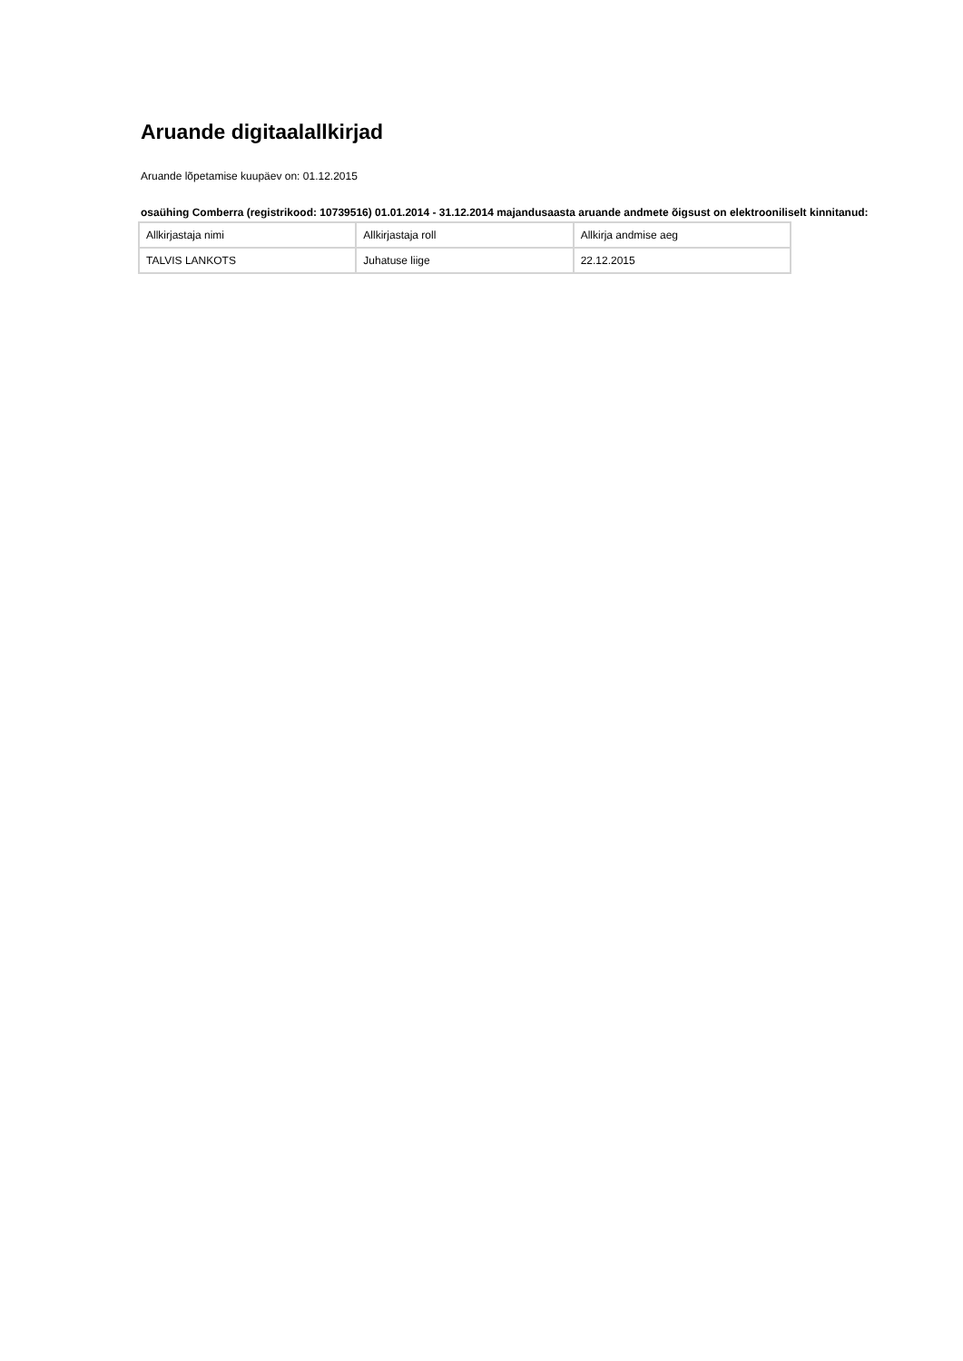Aruande digitaalallkirjad
Aruande lõpetamise kuupäev on: 01.12.2015
osaühing Comberra (registrikood: 10739516) 01.01.2014 - 31.12.2014 majandusaasta aruande andmete õigsust on elektrooniliselt kinnitanud:
| Allkirjastaja nimi | Allkirjastaja roll | Allkirja andmise aeg |
| TALVIS LANKOTS | Juhatuse liige | 22.12.2015 |